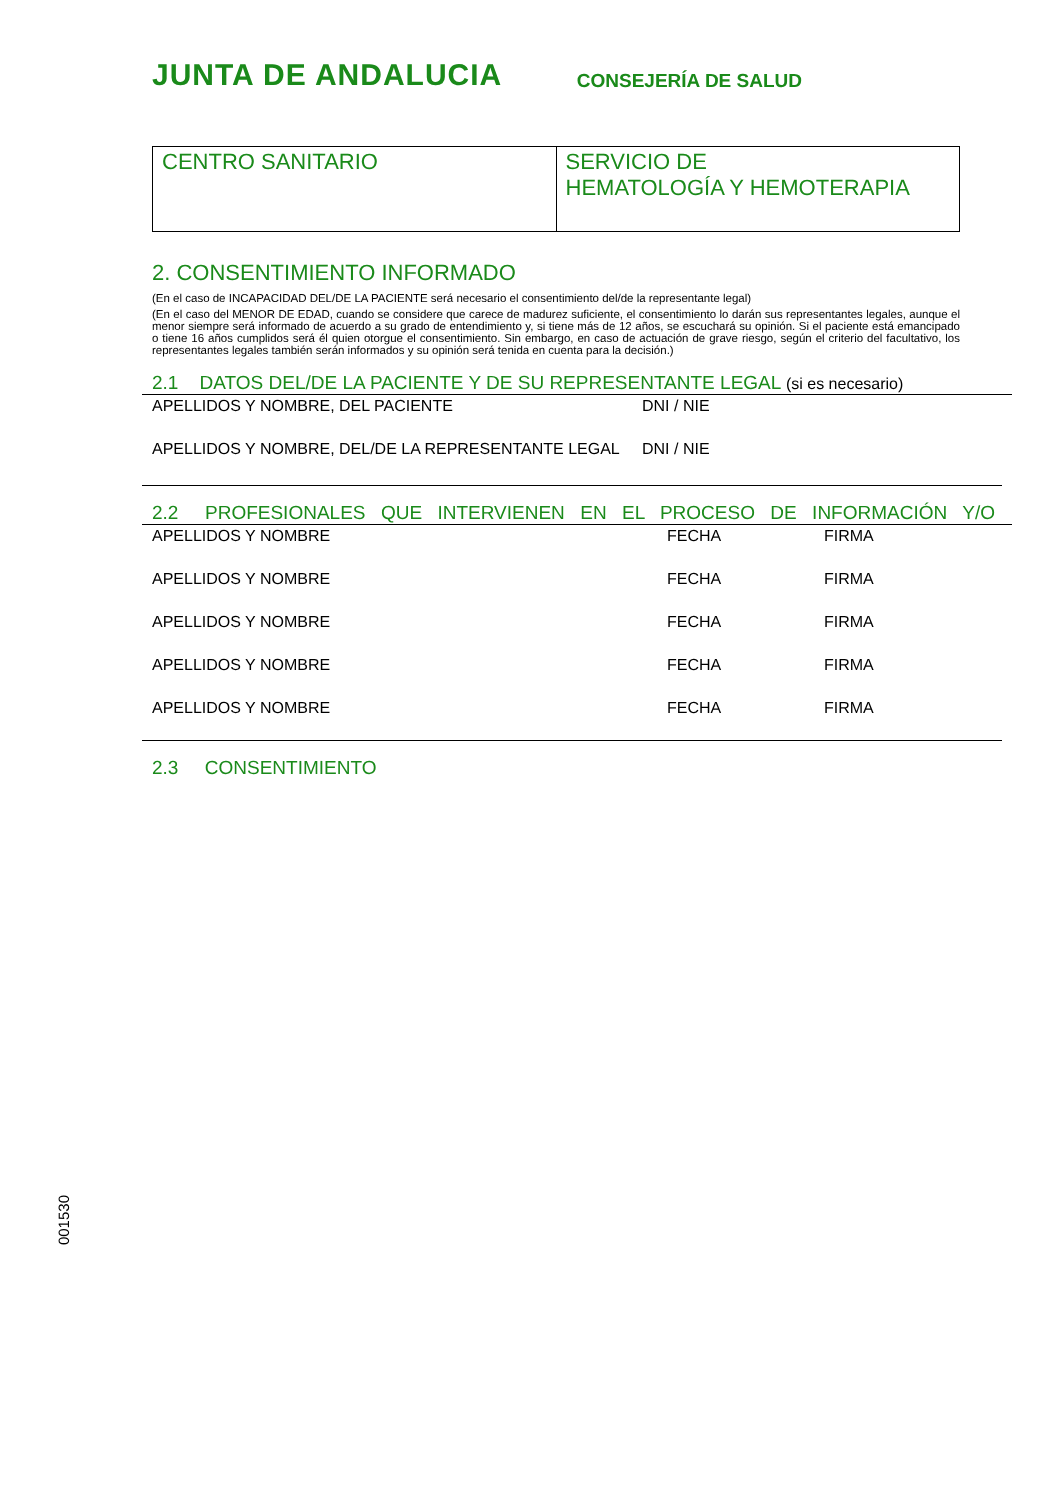JUNTA DE ANDALUCIA CONSEJERÍA DE SALUD
| CENTRO SANITARIO | SERVICIO DE HEMATOLOGÍA Y HEMOTERAPIA |
2. CONSENTIMIENTO INFORMADO
(En el caso de INCAPACIDAD DEL/DE LA PACIENTE será necesario el consentimiento del/de la representante legal)
(En el caso del MENOR DE EDAD, cuando se considere que carece de madurez suficiente, el consentimiento lo darán sus representantes legales, aunque el menor siempre será informado de acuerdo a su grado de entendimiento y, si tiene más de 12 años, se escuchará su opinión. Si el paciente está emancipado o tiene 16 años cumplidos será él quien otorgue el consentimiento. Sin embargo, en caso de actuación de grave riesgo, según el criterio del facultativo, los representantes legales también serán informados y su opinión será tenida en cuenta para la decisión.)
2.1 DATOS DEL/DE LA PACIENTE Y DE SU REPRESENTANTE LEGAL (si es necesario)
APELLIDOS Y NOMBRE, DEL PACIENTE DNI / NIE
APELLIDOS Y NOMBRE, DEL/DE LA REPRESENTANTE LEGAL DNI / NIE
2.2 PROFESIONALES QUE INTERVIENEN EN EL PROCESO DE INFORMACIÓN Y/O
APELLIDOS Y NOMBRE FECHA FIRMA
APELLIDOS Y NOMBRE FECHA FIRMA
APELLIDOS Y NOMBRE FECHA FIRMA
APELLIDOS Y NOMBRE FECHA FIRMA
APELLIDOS Y NOMBRE FECHA FIRMA
2.3 CONSENTIMIENTO
001530